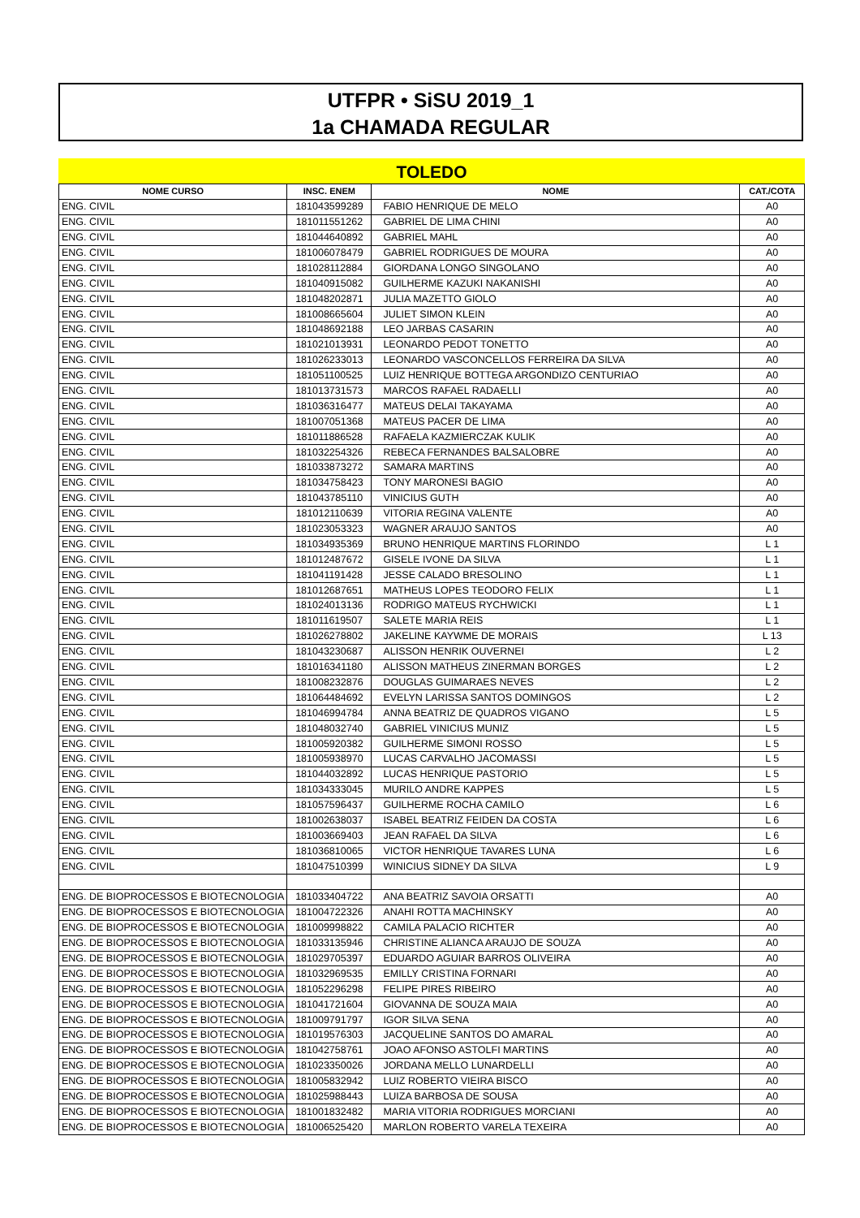UTFPR • SiSU 2019_1
1a CHAMADA REGULAR
TOLEDO
| NOME CURSO | INSC. ENEM | NOME | CAT./COTA |
| --- | --- | --- | --- |
| ENG. CIVIL | 181043599289 | FABIO HENRIQUE DE MELO | A0 |
| ENG. CIVIL | 181011551262 | GABRIEL DE LIMA CHINI | A0 |
| ENG. CIVIL | 181044640892 | GABRIEL MAHL | A0 |
| ENG. CIVIL | 181006078479 | GABRIEL RODRIGUES DE MOURA | A0 |
| ENG. CIVIL | 181028112884 | GIORDANA LONGO SINGOLANO | A0 |
| ENG. CIVIL | 181040915082 | GUILHERME KAZUKI NAKANISHI | A0 |
| ENG. CIVIL | 181048202871 | JULIA MAZETTO GIOLO | A0 |
| ENG. CIVIL | 181008665604 | JULIET SIMON KLEIN | A0 |
| ENG. CIVIL | 181048692188 | LEO JARBAS CASARIN | A0 |
| ENG. CIVIL | 181021013931 | LEONARDO PEDOT TONETTO | A0 |
| ENG. CIVIL | 181026233013 | LEONARDO VASCONCELLOS FERREIRA DA SILVA | A0 |
| ENG. CIVIL | 181051100525 | LUIZ HENRIQUE BOTTEGA ARGONDIZO CENTURIAO | A0 |
| ENG. CIVIL | 181013731573 | MARCOS RAFAEL RADAELLI | A0 |
| ENG. CIVIL | 181036316477 | MATEUS DELAI TAKAYAMA | A0 |
| ENG. CIVIL | 181007051368 | MATEUS PACER DE LIMA | A0 |
| ENG. CIVIL | 181011886528 | RAFAELA KAZMIERCZAK KULIK | A0 |
| ENG. CIVIL | 181032254326 | REBECA FERNANDES BALSALOBRE | A0 |
| ENG. CIVIL | 181033873272 | SAMARA MARTINS | A0 |
| ENG. CIVIL | 181034758423 | TONY MARONESI BAGIO | A0 |
| ENG. CIVIL | 181043785110 | VINICIUS GUTH | A0 |
| ENG. CIVIL | 181012110639 | VITORIA REGINA VALENTE | A0 |
| ENG. CIVIL | 181023053323 | WAGNER ARAUJO SANTOS | A0 |
| ENG. CIVIL | 181034935369 | BRUNO HENRIQUE MARTINS FLORINDO | L 1 |
| ENG. CIVIL | 181012487672 | GISELE IVONE DA SILVA | L 1 |
| ENG. CIVIL | 181041191428 | JESSE CALADO BRESOLINO | L 1 |
| ENG. CIVIL | 181012687651 | MATHEUS LOPES TEODORO FELIX | L 1 |
| ENG. CIVIL | 181024013136 | RODRIGO MATEUS RYCHWICKI | L 1 |
| ENG. CIVIL | 181011619507 | SALETE MARIA REIS | L 1 |
| ENG. CIVIL | 181026278802 | JAKELINE KAYWME DE MORAIS | L 13 |
| ENG. CIVIL | 181043230687 | ALISSON HENRIK OUVERNEI | L 2 |
| ENG. CIVIL | 181016341180 | ALISSON MATHEUS ZINERMAN BORGES | L 2 |
| ENG. CIVIL | 181008232876 | DOUGLAS GUIMARAES NEVES | L 2 |
| ENG. CIVIL | 181064484692 | EVELYN LARISSA SANTOS DOMINGOS | L 2 |
| ENG. CIVIL | 181046994784 | ANNA BEATRIZ DE QUADROS VIGANO | L 5 |
| ENG. CIVIL | 181048032740 | GABRIEL VINICIUS MUNIZ | L 5 |
| ENG. CIVIL | 181005920382 | GUILHERME SIMONI ROSSO | L 5 |
| ENG. CIVIL | 181005938970 | LUCAS CARVALHO JACOMASSI | L 5 |
| ENG. CIVIL | 181044032892 | LUCAS HENRIQUE PASTORIO | L 5 |
| ENG. CIVIL | 181034333045 | MURILO ANDRE KAPPES | L 5 |
| ENG. CIVIL | 181057596437 | GUILHERME ROCHA CAMILO | L 6 |
| ENG. CIVIL | 181002638037 | ISABEL BEATRIZ FEIDEN DA COSTA | L 6 |
| ENG. CIVIL | 181003669403 | JEAN RAFAEL DA SILVA | L 6 |
| ENG. CIVIL | 181036810065 | VICTOR HENRIQUE TAVARES LUNA | L 6 |
| ENG. CIVIL | 181047510399 | WINICIUS SIDNEY DA SILVA | L 9 |
| ENG. DE BIOPROCESSOS E BIOTECNOLOGIA | 181033404722 | ANA BEATRIZ SAVOIA ORSATTI | A0 |
| ENG. DE BIOPROCESSOS E BIOTECNOLOGIA | 181004722326 | ANAHI ROTTA MACHINSKY | A0 |
| ENG. DE BIOPROCESSOS E BIOTECNOLOGIA | 181009998822 | CAMILA PALACIO RICHTER | A0 |
| ENG. DE BIOPROCESSOS E BIOTECNOLOGIA | 181033135946 | CHRISTINE ALIANCA ARAUJO DE SOUZA | A0 |
| ENG. DE BIOPROCESSOS E BIOTECNOLOGIA | 181029705397 | EDUARDO AGUIAR BARROS OLIVEIRA | A0 |
| ENG. DE BIOPROCESSOS E BIOTECNOLOGIA | 181032969535 | EMILLY CRISTINA FORNARI | A0 |
| ENG. DE BIOPROCESSOS E BIOTECNOLOGIA | 181052296298 | FELIPE PIRES RIBEIRO | A0 |
| ENG. DE BIOPROCESSOS E BIOTECNOLOGIA | 181041721604 | GIOVANNA DE SOUZA MAIA | A0 |
| ENG. DE BIOPROCESSOS E BIOTECNOLOGIA | 181009791797 | IGOR SILVA SENA | A0 |
| ENG. DE BIOPROCESSOS E BIOTECNOLOGIA | 181019576303 | JACQUELINE SANTOS DO AMARAL | A0 |
| ENG. DE BIOPROCESSOS E BIOTECNOLOGIA | 181042758761 | JOAO AFONSO ASTOLFI MARTINS | A0 |
| ENG. DE BIOPROCESSOS E BIOTECNOLOGIA | 181023350026 | JORDANA MELLO LUNARDELLI | A0 |
| ENG. DE BIOPROCESSOS E BIOTECNOLOGIA | 181005832942 | LUIZ ROBERTO VIEIRA BISCO | A0 |
| ENG. DE BIOPROCESSOS E BIOTECNOLOGIA | 181025988443 | LUIZA BARBOSA DE SOUSA | A0 |
| ENG. DE BIOPROCESSOS E BIOTECNOLOGIA | 181001832482 | MARIA VITORIA RODRIGUES MORCIANI | A0 |
| ENG. DE BIOPROCESSOS E BIOTECNOLOGIA | 181006525420 | MARLON ROBERTO VARELA TEXEIRA | A0 |